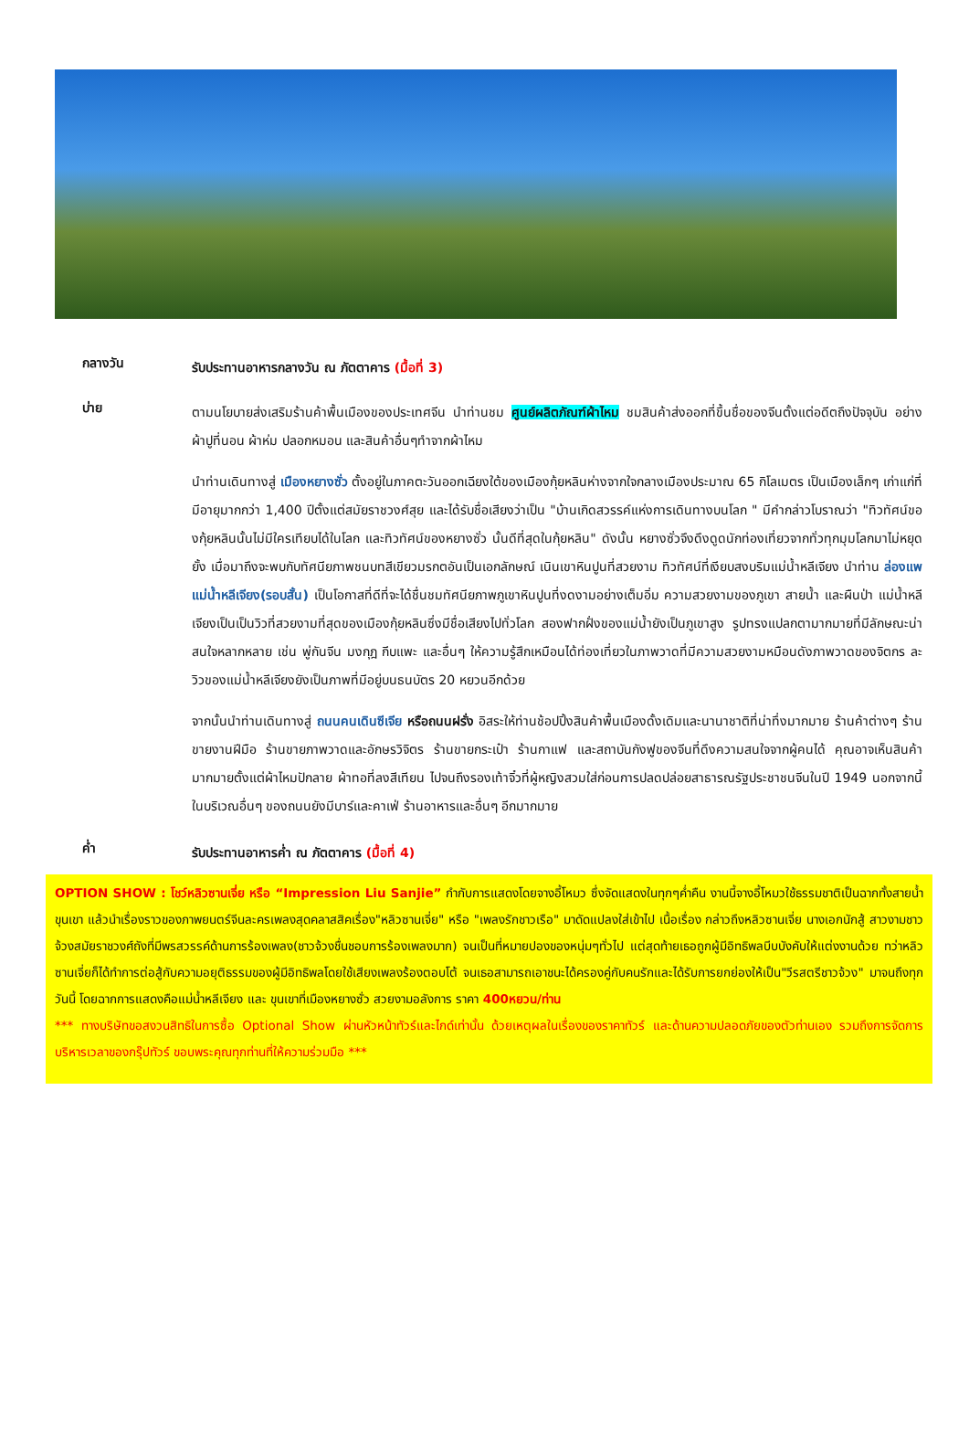กลางวัน
รับประทานอาหารกลางวัน ณ ภัตตาคาร (มื้อที่ 3)
บ่าย
ตามนโยบายส่งเสริมร้านค้าพื้นเมืองของประเทศจีน นำท่านชม ศูนย์ผลิตภัณฑ์ผ้าไหม ชมสินค้าส่งออกที่ขึ้นชื่อของจีนตั้งแต่อดีตถึงปัจจุบัน อย่างผ้าปูที่นอน ผ้าห่ม ปลอกหมอน และสินค้าอื่นๆทำจากผ้าไหม
นำท่านเดินทางสู่ เมืองหยางซั่ว ตั้งอยู่ในภาคตะวันออกเฉียงใต้ของเมืองกุ้ยหลินห่างจากใจกลางเมืองประมาณ 65 กิโลเมตร เป็นเมืองเล็กๆ เก่าแก่ที่มีอายุมากกว่า 1,400 ปีตั้งแต่สมัยราชวงศ์สุย และได้รับชื่อเสียงว่าเป็น "บ้านเกิดสวรรค์แห่งการเดินทางบนโลก " มีคำกล่าวโบราณว่า "ทิวทัศน์ของกุ้ยหลินนั้นไม่มีใครเทียบได้ในโลก และทิวทัศน์ของหยางซั่ว นั้นดีที่สุดในกุ้ยหลิน" ดังนั้น หยางซั่วจึงดึงดูดนักท่องเที่ยวจากทั่วทุกมุมโลกมาไม่หยุดยั้ง เมื่อมาถึงจะพบกับทัศนียภาพชนบทสีเขียวมรกตอันเป็นเอกลักษณ์ เนินเขาหินปูนที่สวยงาม ทิวทัศน์ที่เงียบสงบริมแม่น้ำหลีเจียง นำท่าน ล่องแพแม่น้ำหลีเจียง(รอบสั้น) เป็นโอกาสที่ดีที่จะได้ชื่นชมทัศนียภาพภูเขาหินปูนที่งดงามอย่างเต็มอิ่ม ความสวยงามของภูเขา สายน้ำ และผืนป่า แม่น้ำหลีเจียงเป็นเป็นวิวที่สวยงามที่สุดของเมืองกุ้ยหลินซึ่งมีชื่อเสียงไปทั่วโลก สองฟากฝั่งของแม่น้ำยังเป็นภูเขาสูง รูปทรงแปลกตามากมายที่มีลักษณะน่าสนใจหลากหลาย เช่น พู่กันจีน มงกุฎ กีบแพะ และอื่นๆ ให้ความรู้สึกเหมือนได้ท่องเที่ยวในภาพวาดที่มีความสวยงามหมือนดังภาพวาดของจิตกร ละวิวของแม่น้ำหลีเจียงยังเป็นภาพที่มีอยู่บนธนบัตร 20 หยวนอีกด้วย
จากนั้นนำท่านเดินทางสู่ ถนนคนเดินซีเจีย หรือถนนฝรั่ง อิสระให้ท่านช้อปปิ้งสินค้าพื้นเมืองดั้งเดิมและนานาชาติที่น่าทึ่งมากมาย ร้านค้าต่างๆ ร้านขายงานฝีมือ ร้านขายภาพวาดและอักษรวิจิตร ร้านขายกระเป๋า ร้านกาแฟ และสถาบันกังฟูของจีนที่ดึงความสนใจจากผู้คนได้ คุณอาจเห็นสินค้ามากมายตั้งแต่ผ้าไหมปักลาย ผ้าทอที่ลงสีเทียน ไปจนถึงรองเท้าจิ๋วที่ผู้หญิงสวมใส่ก่อนการปลดปล่อยสาธารณรัฐประชาชนจีนในปี 1949 นอกจากนี้ ในบริเวณอื่นๆ ของถนนยังมีบาร์และคาเฟ่ ร้านอาหารและอื่นๆ อีกมากมาย
ค่ำ
รับประทานอาหารค่ำ ณ ภัตตาคาร (มื้อที่ 4)
OPTION SHOW : โชว์หลิวซานเจี่ย หรือ “Impression Liu Sanjie” กำกับการแสดงโดยจางอี้โหมว ซึ่งจัดแสดงในทุกๆค่ำคืน งานนี้จางอี้โหมวใช้ธรรมชาติเป็นฉากทั้งสายน้ำ ขุนเขา แล้วนำเรื่องราวของภาพยนตร์จีนละครเพลงสุดคลาสสิคเรื่อง"หลิวซานเจี่ย" หรือ "เพลงรักชาวเรือ" มาดัดแปลงใส่เข้าไป เนื้อเรื่อง กล่าวถึงหลิวซานเจี่ย นางเอกนักสู้ สาวงามชาวจ้วงสมัยราชวงศ์ถังที่มีพรสวรรค์ด้านการร้องเพลง(ชาวจ้วงชื่นชอบการร้องเพลงมาก) จนเป็นที่หมายปองของหนุ่มๆทั่วไป แต่สุดท้ายเธอถูกผู้มีอิทธิพลบีบบังคับให้แต่งงานด้วย ทว่าหลิวซานเจี่ยก็ได้ทำการต่อสู้กับความอยุติธรรมของผู้มีอิทธิพลโดยใช้เสียงเพลงร้องตอบโต้ จนเธอสามารถเอาชนะได้ครองคู่กับคนรักและได้รับการยกย่องให้เป็น"วีรสตรีชาวจ้วง" มาจนถึงทุกวันนี้ โดยฉากการแสดงคือแม่น้ำหลีเจียง และ ขุนเขาที่เมืองหยางซั่ว สวยงามอลังการ ราคา 400หยวน/ท่าน
*** ทางบริษัทขอสงวนสิทธิในการซื้อ Optional Show ผ่านหัวหน้าทัวร์และไกด์เท่านั้น ด้วยเหตุผลในเรื่องของราคาทัวร์ และด้านความปลอดภัยของตัวท่านเอง รวมถึงการจัดการบริหารเวลาของกรุ๊ปทัวร์ ขอบพระคุณทุกท่านที่ให้ความร่วมมือ ***